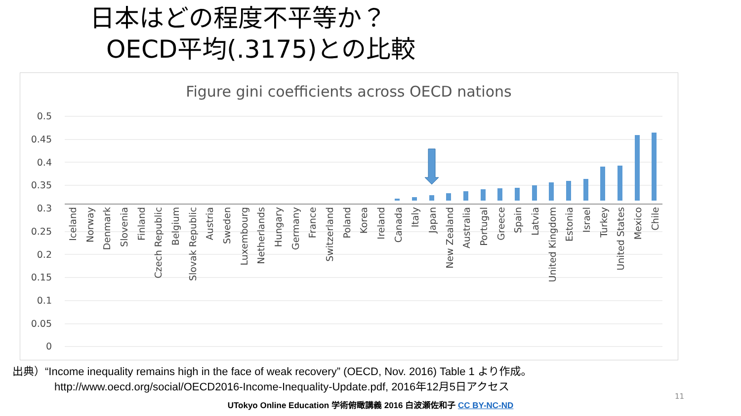日本はどの程度不平等か？
OECD平均(.3175)との比較
Figure gini coefficients across OECD nations
0.5
0.45
0.4
0.35
0.3
0.25
0.2
0.15
0.1
0.05
0
Iceland
Norway
Denmark
Slovenia
Finland
Czech Republic
Belgium
Slovak Republic
Austria
Sweden
Luxembourg
Netherlands
Hungary
Germany
France
Switzerland
Poland
Korea
Ireland
Canada
Italy
Japan
New Zealand
Australia
Portugal
Greece
Spain
Latvia
United Kingdom
Estonia
Israel
Turkey
United States
Mexico
Chile
出典）“Income inequality remains high in the face of weak recovery” (OECD, Nov. 2016) Table 1 より作成。
http://www.oecd.org/social/OECD2016-Income-Inequality-Update.pdf, 2016年12月5日アクセス
11
UTokyo Online Education 学術俯瞰講義 2016 白波瀬佐和子 CC BY-NC-ND